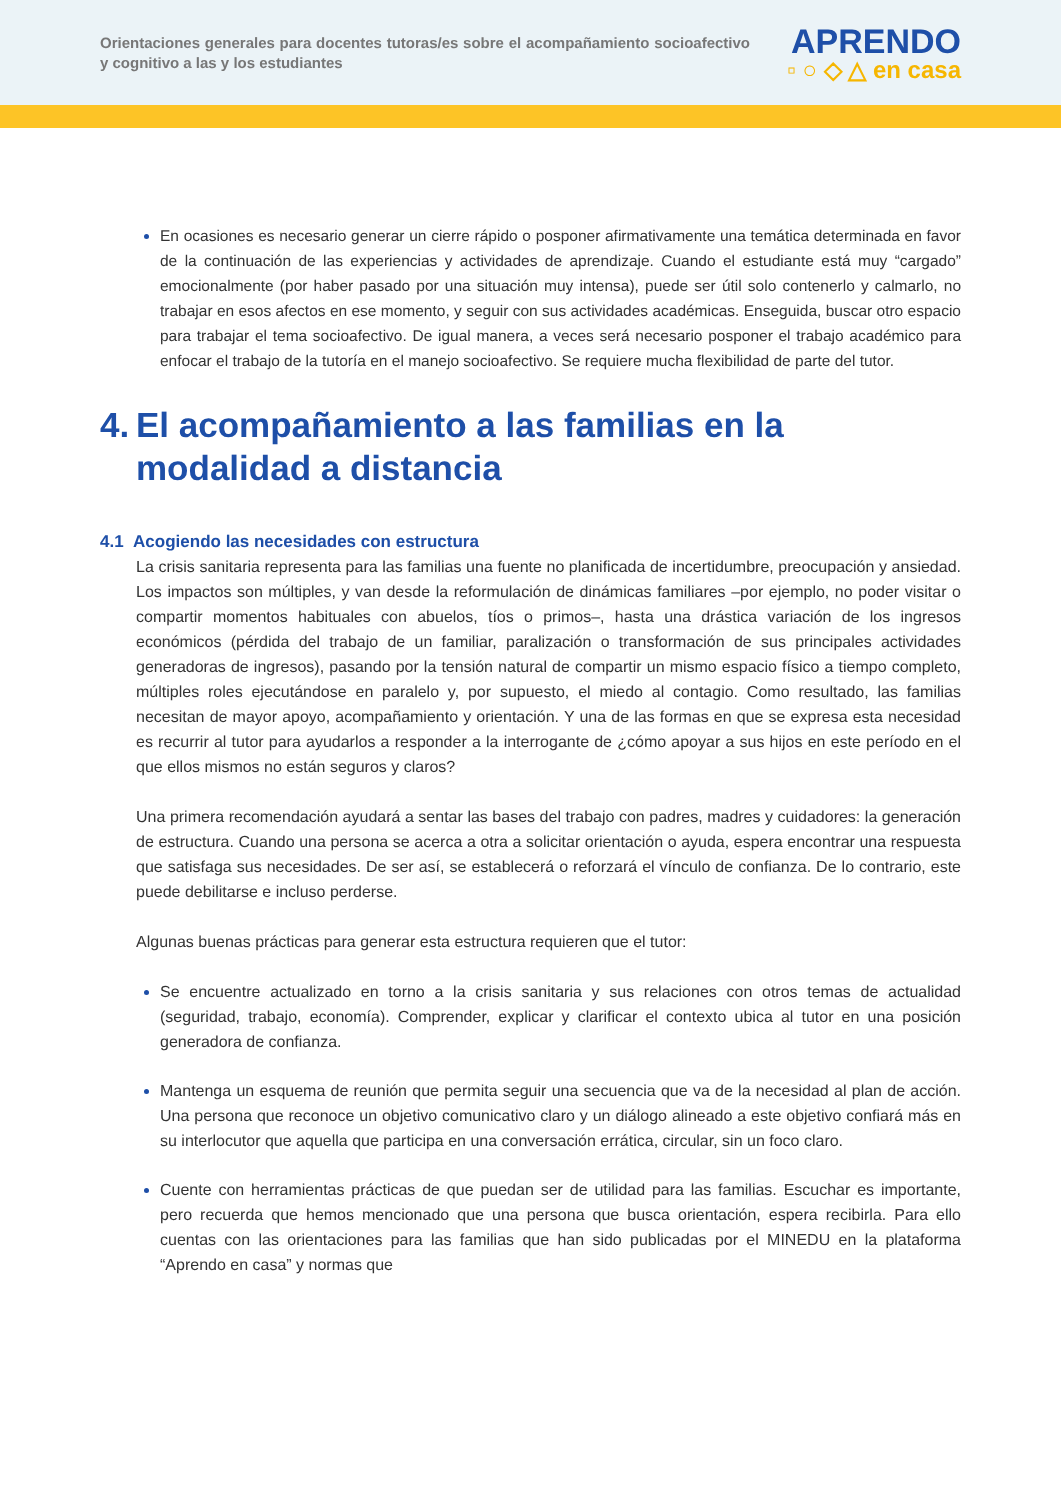Orientaciones generales para docentes tutoras/es sobre el acompañamiento socioafectivo y cognitivo a las y los estudiantes
APRENDO
▫ ○ ◇ △ en casa
En ocasiones es necesario generar un cierre rápido o posponer afirmativamente una temática determinada en favor de la continuación de las experiencias y actividades de aprendizaje. Cuando el estudiante está muy “cargado” emocionalmente (por haber pasado por una situación muy intensa), puede ser útil solo contenerlo y calmarlo, no trabajar en esos afectos en ese momento, y seguir con sus actividades académicas. Enseguida, buscar otro espacio para trabajar el tema socioafectivo. De igual manera, a veces será necesario posponer el trabajo académico para enfocar el trabajo de la tutoría en el manejo socioafectivo. Se requiere mucha flexibilidad de parte del tutor.
4. El acompañamiento a las familias en la modalidad a distancia
4.1 Acogiendo las necesidades con estructura
La crisis sanitaria representa para las familias una fuente no planificada de incertidumbre, preocupación y ansiedad. Los impactos son múltiples, y van desde la reformulación de dinámicas familiares –por ejemplo, no poder visitar o compartir momentos habituales con abuelos, tíos o primos–, hasta una drástica variación de los ingresos económicos (pérdida del trabajo de un familiar, paralización o transformación de sus principales actividades generadoras de ingresos), pasando por la tensión natural de compartir un mismo espacio físico a tiempo completo, múltiples roles ejecutándose en paralelo y, por supuesto, el miedo al contagio. Como resultado, las familias necesitan de mayor apoyo, acompañamiento y orientación. Y una de las formas en que se expresa esta necesidad es recurrir al tutor para ayudarlos a responder a la interrogante de ¿cómo apoyar a sus hijos en este período en el que ellos mismos no están seguros y claros?
Una primera recomendación ayudará a sentar las bases del trabajo con padres, madres y cuidadores: la generación de estructura. Cuando una persona se acerca a otra a solicitar orientación o ayuda, espera encontrar una respuesta que satisfaga sus necesidades. De ser así, se establecerá o reforzará el vínculo de confianza. De lo contrario, este puede debilitarse e incluso perderse.
Algunas buenas prácticas para generar esta estructura requieren que el tutor:
Se encuentre actualizado en torno a la crisis sanitaria y sus relaciones con otros temas de actualidad (seguridad, trabajo, economía). Comprender, explicar y clarificar el contexto ubica al tutor en una posición generadora de confianza.
Mantenga un esquema de reunión que permita seguir una secuencia que va de la necesidad al plan de acción. Una persona que reconoce un objetivo comunicativo claro y un diálogo alineado a este objetivo confiará más en su interlocutor que aquella que participa en una conversación errática, circular, sin un foco claro.
Cuente con herramientas prácticas de que puedan ser de utilidad para las familias. Escuchar es importante, pero recuerda que hemos mencionado que una persona que busca orientación, espera recibirla. Para ello cuentas con las orientaciones para las familias que han sido publicadas por el MINEDU en la plataforma “Aprendo en casa” y normas que